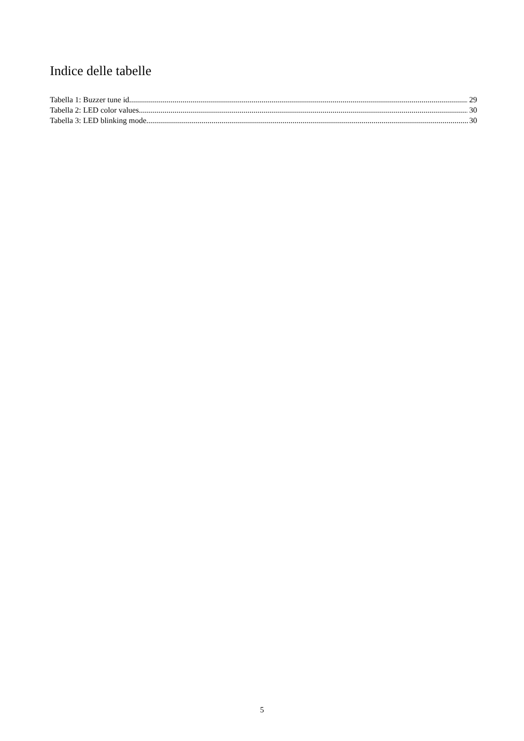Indice delle tabelle
Tabella 1: Buzzer tune id 29
Tabella 2: LED color values 30
Tabella 3: LED blinking mode 30
5